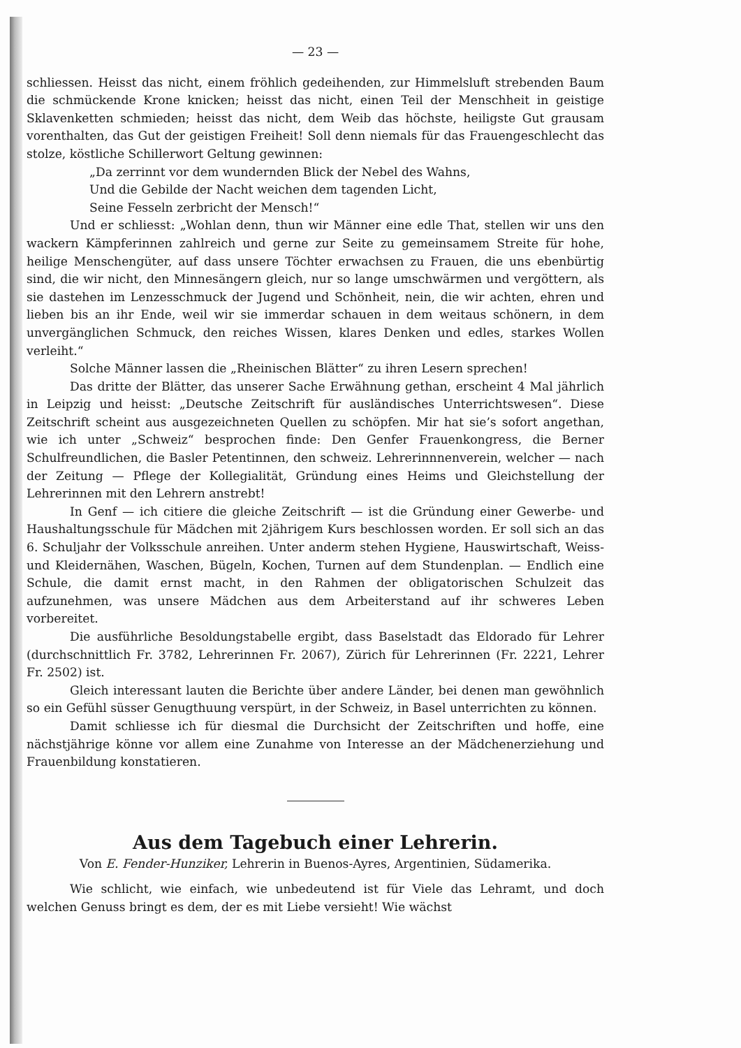— 23 —
schliessen. Heisst das nicht, einem fröhlich gedeihenden, zur Himmelsluft strebenden Baum die schmückende Krone knicken; heisst das nicht, einen Teil der Menschheit in geistige Sklavenketten schmieden; heisst das nicht, dem Weib das höchste, heiligste Gut grausam vorenthalten, das Gut der geistigen Freiheit! Soll denn niemals für das Frauengeschlecht das stolze, köstliche Schillerwort Geltung gewinnen:
„Da zerrinnt vor dem wundernden Blick der Nebel des Wahns,
Und die Gebilde der Nacht weichen dem tagenden Licht,
Seine Fesseln zerbricht der Mensch!“
Und er schliesst: „Wohlan denn, thun wir Männer eine edle That, stellen wir uns den wackern Kämpferinnen zahlreich und gerne zur Seite zu gemeinsamem Streite für hohe, heilige Menschengüter, auf dass unsere Töchter erwachsen zu Frauen, die uns ebenbürtig sind, die wir nicht, den Minnesängern gleich, nur so lange umschwärmen und vergöttern, als sie dastehen im Lenzesschmuck der Jugend und Schönheit, nein, die wir achten, ehren und lieben bis an ihr Ende, weil wir sie immerdar schauen in dem weitaus schönern, in dem unvergänglichen Schmuck, den reiches Wissen, klares Denken und edles, starkes Wollen verleiht.“
Solche Männer lassen die „Rheinischen Blätter“ zu ihren Lesern sprechen!
Das dritte der Blätter, das unserer Sache Erwähnung gethan, erscheint 4 Mal jährlich in Leipzig und heisst: „Deutsche Zeitschrift für ausländisches Unterrichtswesen“. Diese Zeitschrift scheint aus ausgezeichneten Quellen zu schöpfen. Mir hat sie’s sofort angethan, wie ich unter „Schweiz“ besprochen finde: Den Genfer Frauenkongress, die Berner Schulfreundlichen, die Basler Petentinnen, den schweiz. Lehrerinnnenverein, welcher — nach der Zeitung — Pflege der Kollegialität, Gründung eines Heims und Gleichstellung der Lehrerinnen mit den Lehrern anstrebt!
In Genf — ich citiere die gleiche Zeitschrift — ist die Gründung einer Gewerbe- und Haushaltungsschule für Mädchen mit 2jährigem Kurs beschlossen worden. Er soll sich an das 6. Schuljahr der Volksschule anreihen. Unter anderm stehen Hygiene, Hauswirtschaft, Weiss- und Kleidernähen, Waschen, Bügeln, Kochen, Turnen auf dem Stundenplan. — Endlich eine Schule, die damit ernst macht, in den Rahmen der obligatorischen Schulzeit das aufzunehmen, was unsere Mädchen aus dem Arbeiterstand auf ihr schweres Leben vorbereitet.
Die ausführliche Besoldungstabelle ergibt, dass Baselstadt das Eldorado für Lehrer (durchschnittlich Fr. 3782, Lehrerinnen Fr. 2067), Zürich für Lehrerinnen (Fr. 2221, Lehrer Fr. 2502) ist.
Gleich interessant lauten die Berichte über andere Länder, bei denen man gewöhnlich so ein Gefühl süsser Genugthuung verspürt, in der Schweiz, in Basel unterrichten zu können.
Damit schliesse ich für diesmal die Durchsicht der Zeitschriften und hoffe, eine nächstjährige könne vor allem eine Zunahme von Interesse an der Mädchenerziehung und Frauenbildung konstatieren.
Aus dem Tagebuch einer Lehrerin.
Von E. Fender-Hunziker, Lehrerin in Buenos-Ayres, Argentinien, Südamerika.
Wie schlicht, wie einfach, wie unbedeutend ist für Viele das Lehramt, und doch welchen Genuss bringt es dem, der es mit Liebe versieht! Wie wächst